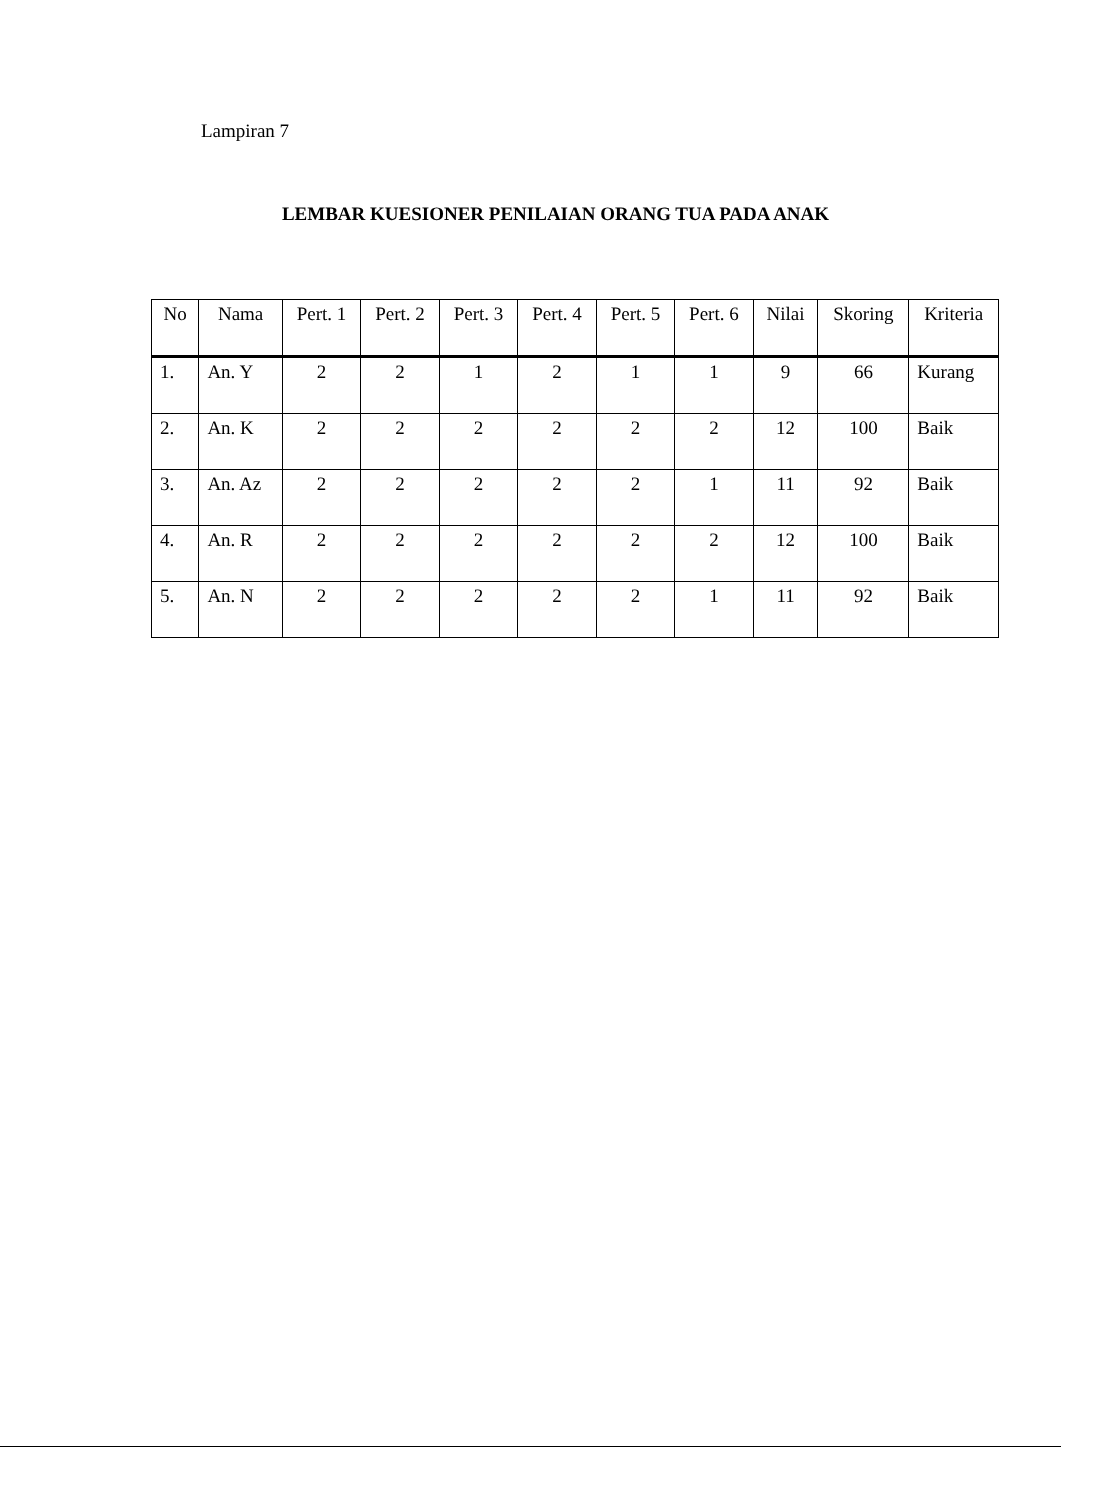Lampiran 7
LEMBAR KUESIONER PENILAIAN ORANG TUA PADA ANAK
| No | Nama | Pert. 1 | Pert. 2 | Pert. 3 | Pert. 4 | Pert. 5 | Pert. 6 | Nilai | Skoring | Kriteria |
| --- | --- | --- | --- | --- | --- | --- | --- | --- | --- | --- |
| 1. | An. Y | 2 | 2 | 1 | 2 | 1 | 1 | 9 | 66 | Kurang |
| 2. | An. K | 2 | 2 | 2 | 2 | 2 | 2 | 12 | 100 | Baik |
| 3. | An. Az | 2 | 2 | 2 | 2 | 2 | 1 | 11 | 92 | Baik |
| 4. | An. R | 2 | 2 | 2 | 2 | 2 | 2 | 12 | 100 | Baik |
| 5. | An. N | 2 | 2 | 2 | 2 | 2 | 1 | 11 | 92 | Baik |